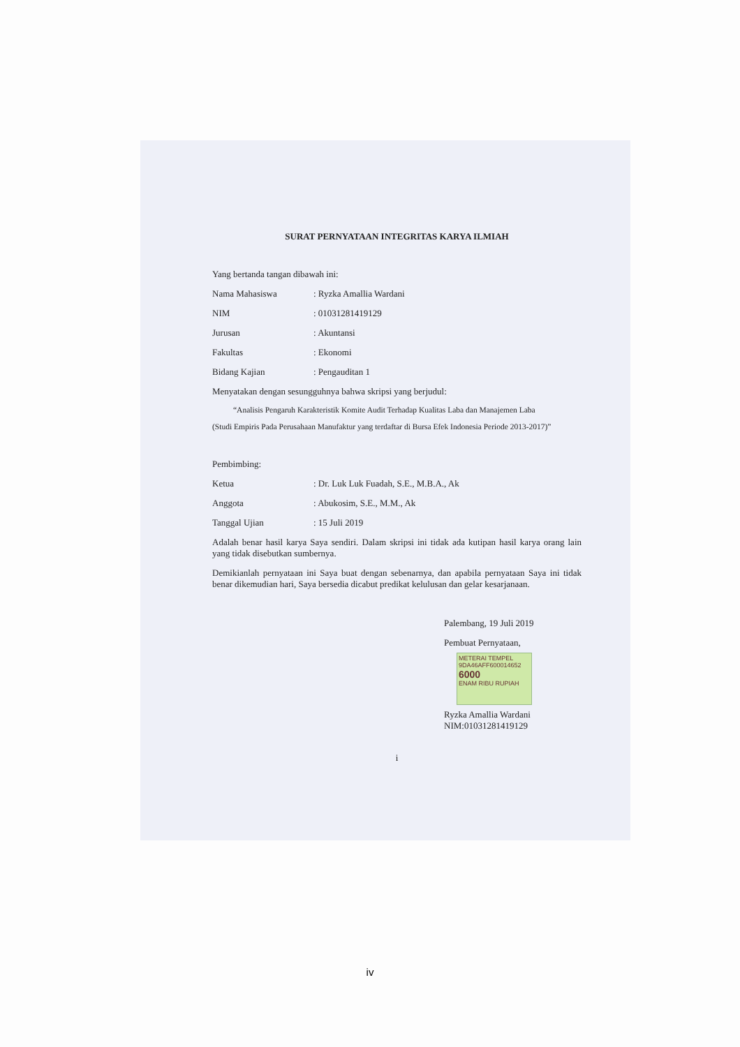SURAT PERNYATAAN INTEGRITAS KARYA ILMIAH
Yang bertanda tangan dibawah ini:
Nama Mahasiswa: Ryzka Amallia Wardani
NIM: 01031281419129
Jurusan: Akuntansi
Fakultas: Ekonomi
Bidang Kajian: Pengauditan 1
Menyatakan dengan sesungguhnya bahwa skripsi yang berjudul:
“Analisis Pengaruh Karakteristik Komite Audit Terhadap Kualitas Laba dan Manajemen Laba
(Studi Empiris Pada Perusahaan Manufaktur yang terdaftar di Bursa Efek Indonesia Periode 2013-2017)”
Pembimbing:
Ketua: Dr. Luk Luk Fuadah, S.E., M.B.A., Ak
Anggota: Abukosim, S.E., M.M., Ak
Tanggal Ujian: 15 Juli 2019
Adalah benar hasil karya Saya sendiri. Dalam skripsi ini tidak ada kutipan hasil karya orang lain yang tidak disebutkan sumbernya.
Demikianlah pernyataan ini Saya buat dengan sebenarnya, dan apabila pernyataan Saya ini tidak benar dikemudian hari, Saya bersedia dicabut predikat kelulusan dan gelar kesarjanaan.
Palembang, 19 Juli 2019
Pembuat Pernyataan,
METERAI TEMPEL
9DA46AFF600014652
6000
ENAM RIBU RUPIAH
Ryzka Amallia Wardani
NIM:01031281419129
i
iv